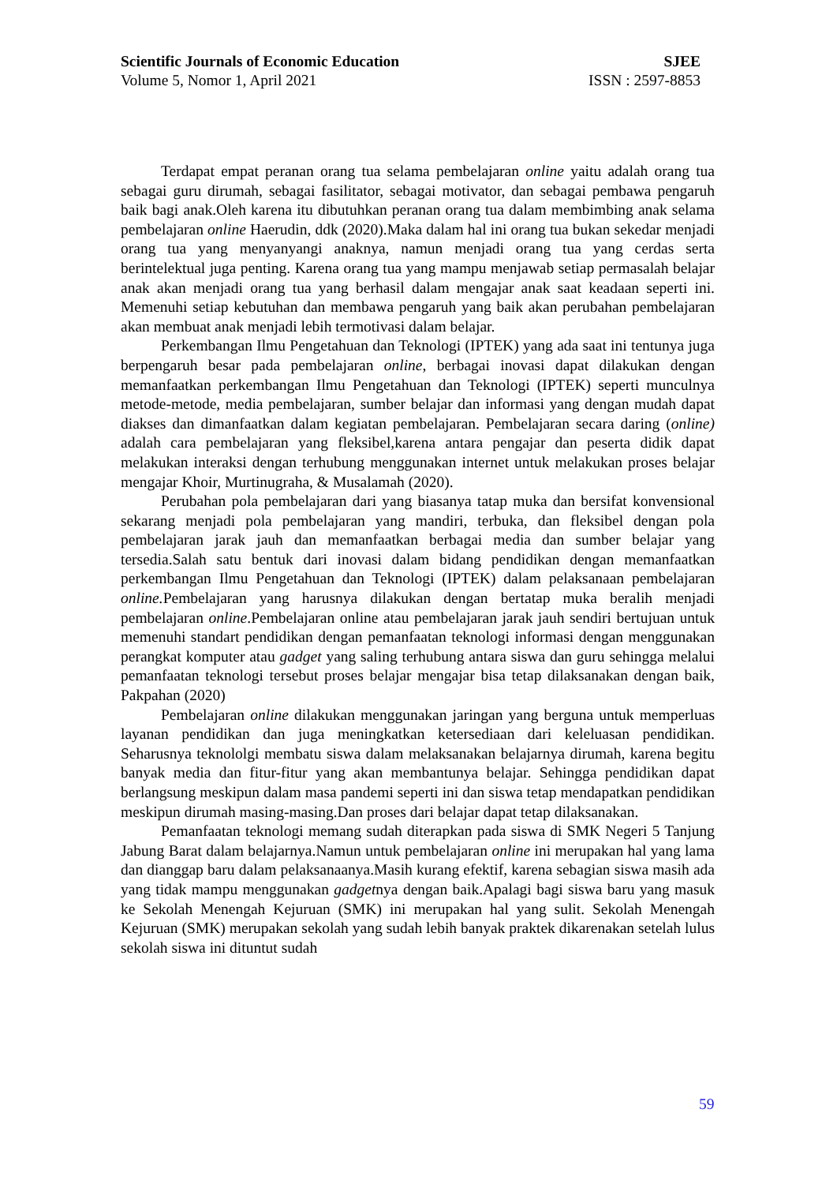Scientific Journals of Economic Education SJEE
Volume 5, Nomor 1, April 2021 ISSN : 2597-8853
Terdapat empat peranan orang tua selama pembelajaran online yaitu adalah orang tua sebagai guru dirumah, sebagai fasilitator, sebagai motivator, dan sebagai pembawa pengaruh baik bagi anak.Oleh karena itu dibutuhkan peranan orang tua dalam membimbing anak selama pembelajaran online Haerudin, ddk (2020).Maka dalam hal ini orang tua bukan sekedar menjadi orang tua yang menyanyangi anaknya, namun menjadi orang tua yang cerdas serta berintelektual juga penting. Karena orang tua yang mampu menjawab setiap permasalah belajar anak akan menjadi orang tua yang berhasil dalam mengajar anak saat keadaan seperti ini. Memenuhi setiap kebutuhan dan membawa pengaruh yang baik akan perubahan pembelajaran akan membuat anak menjadi lebih termotivasi dalam belajar.
Perkembangan Ilmu Pengetahuan dan Teknologi (IPTEK) yang ada saat ini tentunya juga berpengaruh besar pada pembelajaran online, berbagai inovasi dapat dilakukan dengan memanfaatkan perkembangan Ilmu Pengetahuan dan Teknologi (IPTEK) seperti munculnya metode-metode, media pembelajaran, sumber belajar dan informasi yang dengan mudah dapat diakses dan dimanfaatkan dalam kegiatan pembelajaran. Pembelajaran secara daring (online) adalah cara pembelajaran yang fleksibel,karena antara pengajar dan peserta didik dapat melakukan interaksi dengan terhubung menggunakan internet untuk melakukan proses belajar mengajar Khoir, Murtinugraha, & Musalamah (2020).
Perubahan pola pembelajaran dari yang biasanya tatap muka dan bersifat konvensional sekarang menjadi pola pembelajaran yang mandiri, terbuka, dan fleksibel dengan pola pembelajaran jarak jauh dan memanfaatkan berbagai media dan sumber belajar yang tersedia.Salah satu bentuk dari inovasi dalam bidang pendidikan dengan memanfaatkan perkembangan Ilmu Pengetahuan dan Teknologi (IPTEK) dalam pelaksanaan pembelajaran online. Pembelajaran yang harusnya dilakukan dengan bertatap muka beralih menjadi pembelajaran online.Pembelajaran online atau pembelajaran jarak jauh sendiri bertujuan untuk memenuhi standart pendidikan dengan pemanfaatan teknologi informasi dengan menggunakan perangkat komputer atau gadget yang saling terhubung antara siswa dan guru sehingga melalui pemanfaatan teknologi tersebut proses belajar mengajar bisa tetap dilaksanakan dengan baik, Pakpahan (2020)
Pembelajaran online dilakukan menggunakan jaringan yang berguna untuk memperluas layanan pendidikan dan juga meningkatkan ketersediaan dari keleluasan pendidikan. Seharusnya teknololgi membatu siswa dalam melaksanakan belajarnya dirumah, karena begitu banyak media dan fitur-fitur yang akan membantunya belajar. Sehingga pendidikan dapat berlangsung meskipun dalam masa pandemi seperti ini dan siswa tetap mendapatkan pendidikan meskipun dirumah masing-masing.Dan proses dari belajar dapat tetap dilaksanakan.
Pemanfaatan teknologi memang sudah diterapkan pada siswa di SMK Negeri 5 Tanjung Jabung Barat dalam belajarnya.Namun untuk pembelajaran online ini merupakan hal yang lama dan dianggap baru dalam pelaksanaanya.Masih kurang efektif, karena sebagian siswa masih ada yang tidak mampu menggunakan gadgetnya dengan baik.Apalagi bagi siswa baru yang masuk ke Sekolah Menengah Kejuruan (SMK) ini merupakan hal yang sulit. Sekolah Menengah Kejuruan (SMK) merupakan sekolah yang sudah lebih banyak praktek dikarenakan setelah lulus sekolah siswa ini dituntut sudah
59